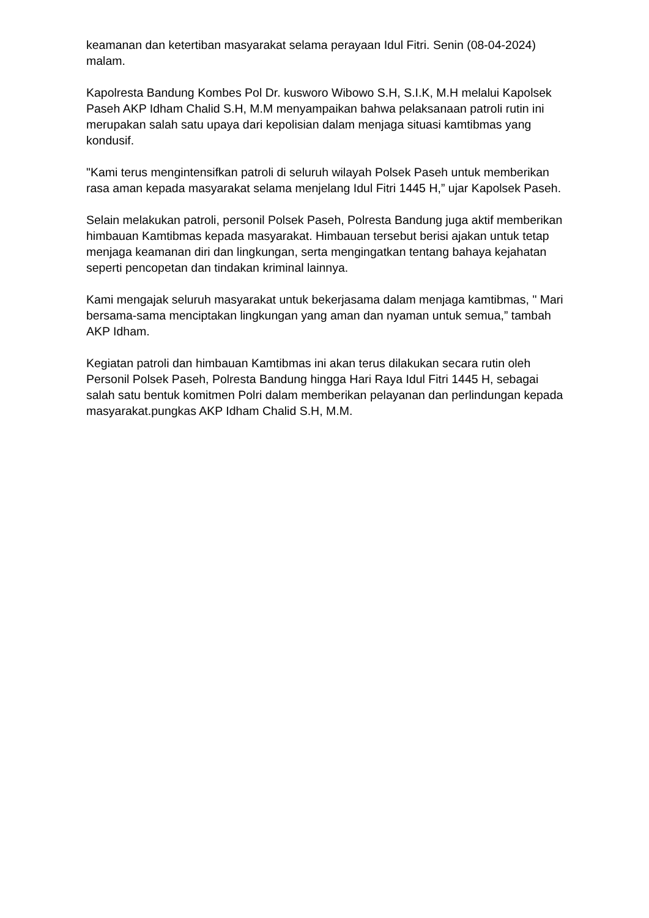keamanan dan ketertiban masyarakat selama perayaan Idul Fitri. Senin (08-04-2024) malam.
Kapolresta Bandung Kombes Pol Dr. kusworo Wibowo S.H, S.I.K, M.H melalui Kapolsek Paseh AKP Idham Chalid S.H, M.M menyampaikan bahwa pelaksanaan patroli rutin ini merupakan salah satu upaya dari kepolisian dalam menjaga situasi kamtibmas yang kondusif.
"Kami terus mengintensifkan patroli di seluruh wilayah Polsek Paseh untuk memberikan rasa aman kepada masyarakat selama menjelang Idul Fitri 1445 H,” ujar Kapolsek Paseh.
Selain melakukan patroli, personil Polsek Paseh, Polresta Bandung juga aktif memberikan himbauan Kamtibmas kepada masyarakat. Himbauan tersebut berisi ajakan untuk tetap menjaga keamanan diri dan lingkungan, serta mengingatkan tentang bahaya kejahatan seperti pencopetan dan tindakan kriminal lainnya.
Kami mengajak seluruh masyarakat untuk bekerjasama dalam menjaga kamtibmas, " Mari bersama-sama menciptakan lingkungan yang aman dan nyaman untuk semua,” tambah AKP Idham.
Kegiatan patroli dan himbauan Kamtibmas ini akan terus dilakukan secara rutin oleh Personil Polsek Paseh, Polresta Bandung hingga Hari Raya Idul Fitri 1445 H, sebagai salah satu bentuk komitmen Polri dalam memberikan pelayanan dan perlindungan kepada masyarakat.pungkas AKP Idham Chalid S.H, M.M.